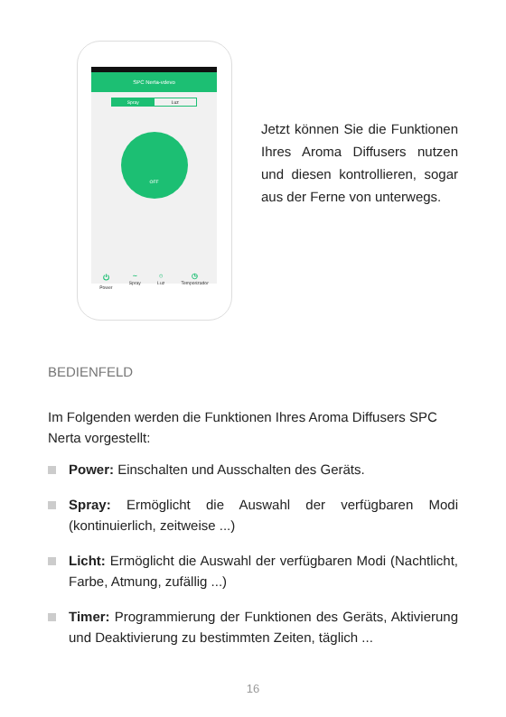SPC Nerta-vdevo
Spray Luz
OFF
⏻
Power ~
Spray ○
Luz ◷
Temporizador
Jetzt können Sie die Funktionen Ihres Aroma Diffusers nutzen und diesen kontrollieren, sogar aus der Ferne von unterwegs.
BEDIENFELD
Im Folgenden werden die Funktionen Ihres Aroma Diffusers SPC Nerta vorgestellt:
Power: Einschalten und Ausschalten des Geräts.
Spray: Ermöglicht die Auswahl der verfügbaren Modi (kontinuierlich, zeitweise ...)
Licht: Ermöglicht die Auswahl der verfügbaren Modi (Nachtlicht, Farbe, Atmung, zufällig ...)
Timer: Programmierung der Funktionen des Geräts, Aktivierung und Deaktivierung zu bestimmten Zeiten, täglich ...
16